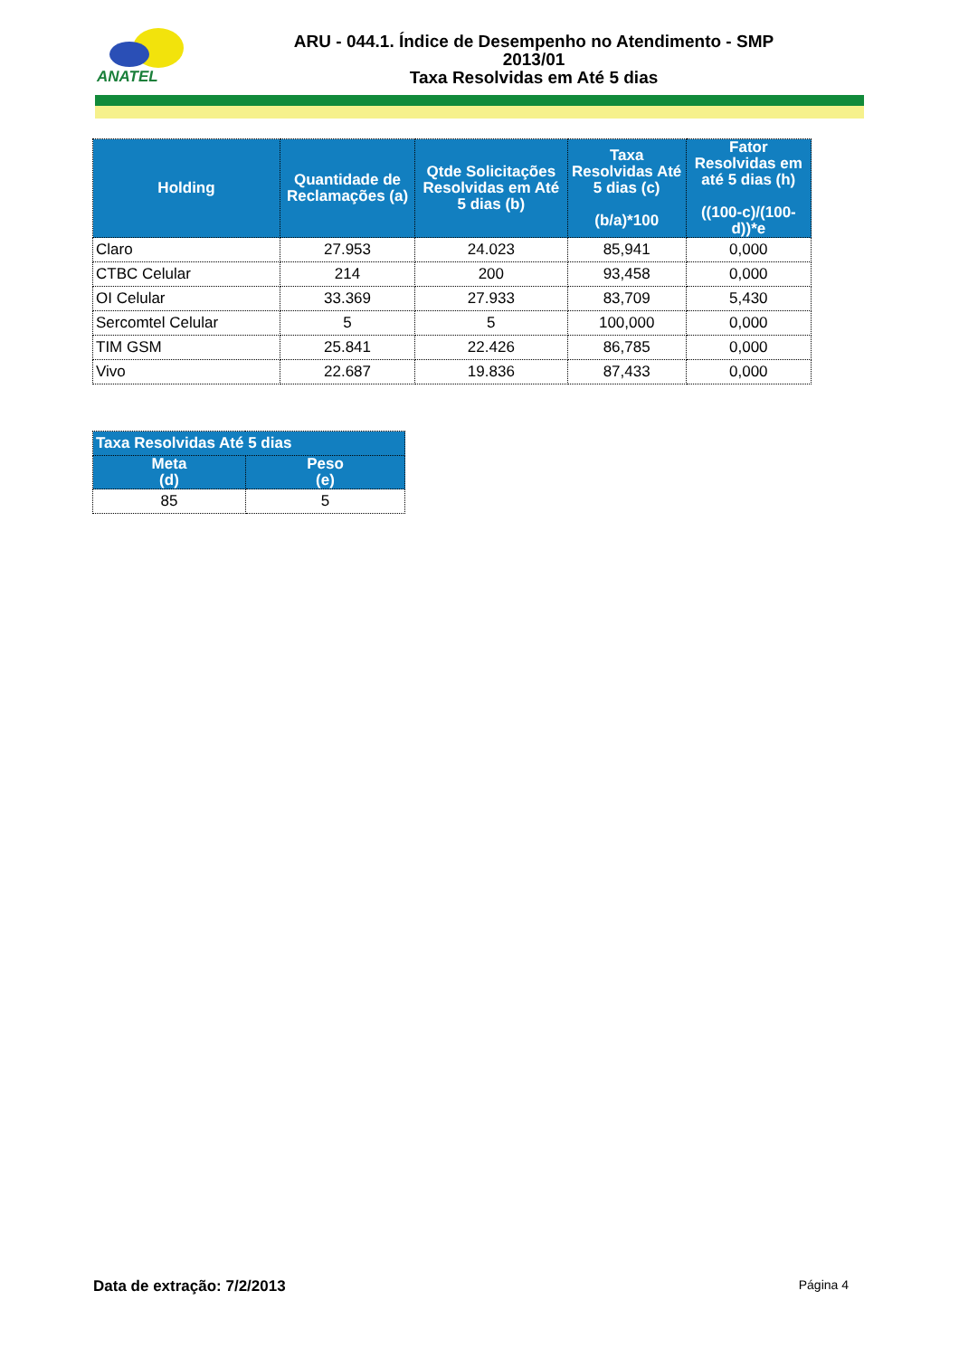ANATEL
ARU - 044.1. Índice de Desempenho no Atendimento - SMP
2013/01
Taxa Resolvidas em Até 5 dias
| Holding | Quantidade de Reclamações (a) | Qtde Solicitações Resolvidas em Até 5 dias (b) | Taxa Resolvidas Até 5 dias (c) (b/a)*100 | Fator Resolvidas em até 5 dias (h) ((100-c)/(100-d))*e |
| --- | --- | --- | --- | --- |
| Claro | 27.953 | 24.023 | 85,941 | 0,000 |
| CTBC Celular | 214 | 200 | 93,458 | 0,000 |
| OI Celular | 33.369 | 27.933 | 83,709 | 5,430 |
| Sercomtel Celular | 5 | 5 | 100,000 | 0,000 |
| TIM GSM | 25.841 | 22.426 | 86,785 | 0,000 |
| Vivo | 22.687 | 19.836 | 87,433 | 0,000 |
| Taxa Resolvidas Até 5 dias | |
| --- | --- |
| Meta (d) | Peso (e) |
| 85 | 5 |
Data de extração: 7/2/2013 Página 4